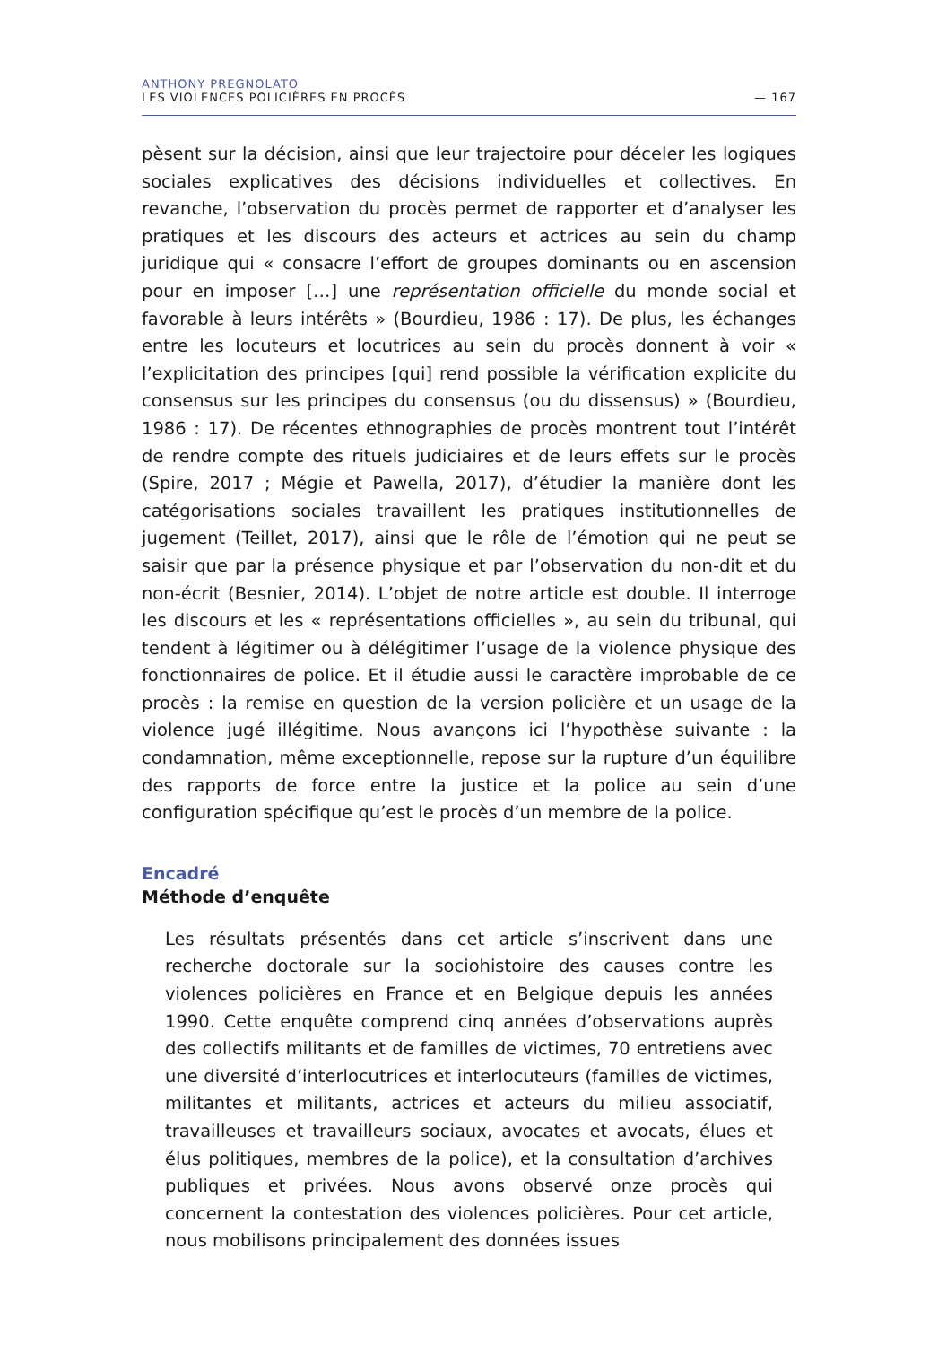ANTHONY PREGNOLATO
LES VIOLENCES POLICIÈRES EN PROCÈS — 167
pèsent sur la décision, ainsi que leur trajectoire pour déceler les logiques sociales explicatives des décisions individuelles et collectives. En revanche, l’observation du procès permet de rapporter et d’analyser les pratiques et les discours des acteurs et actrices au sein du champ juridique qui « consacre l’effort de groupes dominants ou en ascension pour en imposer […] une représentation officielle du monde social et favorable à leurs intérêts » (Bourdieu, 1986 : 17). De plus, les échanges entre les locuteurs et locutrices au sein du procès donnent à voir « l’explicitation des principes [qui] rend possible la vérification explicite du consensus sur les principes du consensus (ou du dissensus) » (Bourdieu, 1986 : 17). De récentes ethnographies de procès montrent tout l’intérêt de rendre compte des rituels judiciaires et de leurs effets sur le procès (Spire, 2017 ; Mégie et Pawella, 2017), d’étudier la manière dont les catégorisations sociales travaillent les pratiques institutionnelles de jugement (Teillet, 2017), ainsi que le rôle de l’émotion qui ne peut se saisir que par la présence physique et par l’observation du non-dit et du non-écrit (Besnier, 2014). L’objet de notre article est double. Il interroge les discours et les « représentations officielles », au sein du tribunal, qui tendent à légitimer ou à délégitimer l’usage de la violence physique des fonctionnaires de police. Et il étudie aussi le caractère improbable de ce procès : la remise en question de la version policière et un usage de la violence jugé illégitime. Nous avançons ici l’hypothèse suivante : la condamnation, même exceptionnelle, repose sur la rupture d’un équilibre des rapports de force entre la justice et la police au sein d’une configuration spécifique qu’est le procès d’un membre de la police.
Encadré
Méthode d’enquête
Les résultats présentés dans cet article s’inscrivent dans une recherche doctorale sur la sociohistoire des causes contre les violences poli­cières en France et en Belgique depuis les années 1990. Cette enquête comprend cinq années d’observations auprès des collectifs militants et de familles de victimes, 70 entretiens avec une diversité d’interlocutrices et interlocuteurs (familles de victimes, militantes et militants, actrices et acteurs du milieu associatif, travailleuses et travailleurs sociaux, avocates et avocats, élues et élus politiques, membres de la police), et la consultation d’archives publiques et privées. Nous avons observé onze procès qui concernent la contestation des violences policières. Pour cet article, nous mobilisons principalement des données issues